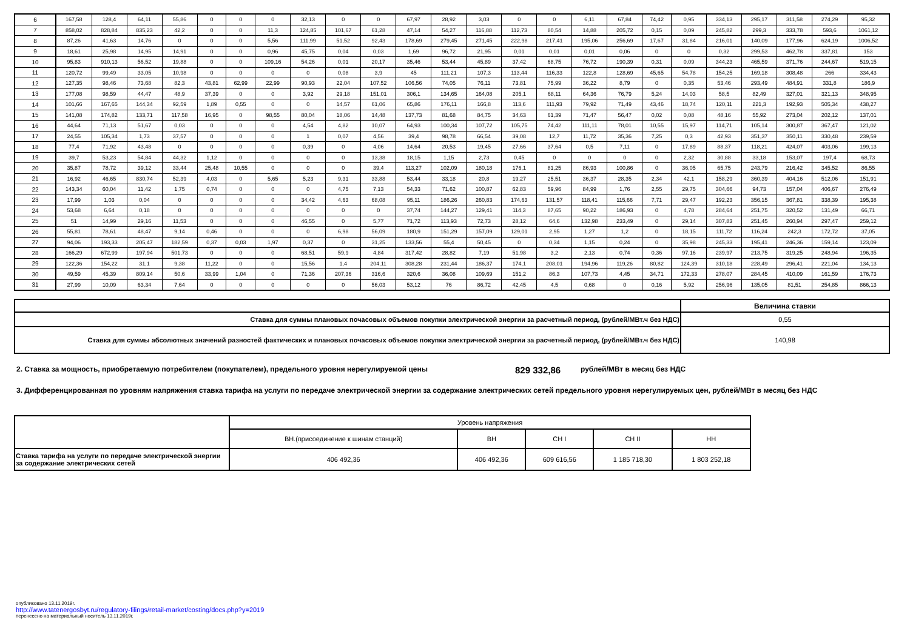| 6 | 167,58 | 128,4 | 64,11 | 55,86 | 0 | 0 | 0 | 32,13 | 0 | 0 | 67,97 | 28,92 | 3,03 | 0 | 0 | 6,11 | 67,84 | 74,42 | 0,95 | 334,13 | 295,17 | 311,58 | 274,29 | 95,32 |
| 7 | 858,02 | 828,84 | 835,23 | 42,2 | 0 | 0 | 11,3 | 124,85 | 101,67 | 61,28 | 47,14 | 54,27 | 116,88 | 112,73 | 80,54 | 14,88 | 205,72 | 0,15 | 0,09 | 245,82 | 299,3 | 333,78 | 593,6 | 1061,12 |
| 8 | 87,26 | 41,63 | 14,76 | 0 | 0 | 0 | 5,56 | 111,99 | 51,52 | 92,43 | 178,69 | 279,45 | 271,45 | 222,98 | 217,41 | 195,06 | 256,69 | 17,67 | 31,84 | 216,01 | 140,09 | 177,96 | 624,19 | 1006,52 |
| 9 | 18,61 | 25,98 | 14,95 | 14,91 | 0 | 0 | 0,96 | 45,75 | 0,04 | 0,03 | 1,69 | 96,72 | 21,95 | 0,01 | 0,01 | 0,01 | 0,06 | 0 | 0 | 0,32 | 299,53 | 462,78 | 337,81 | 153 |
| 10 | 95,83 | 910,13 | 56,52 | 19,88 | 0 | 0 | 109,16 | 54,26 | 0,01 | 20,17 | 35,46 | 53,44 | 45,89 | 37,42 | 68,75 | 76,72 | 190,39 | 0,31 | 0,09 | 344,23 | 465,59 | 371,76 | 244,67 | 519,15 |
| 11 | 120,72 | 99,49 | 33,05 | 10,98 | 0 | 0 | 0 | 0 | 0,08 | 3,9 | 45 | 111,21 | 107,3 | 113,44 | 116,33 | 122,8 | 128,69 | 45,65 | 54,78 | 154,25 | 169,18 | 308,48 | 266 | 334,43 |
| 12 | 127,35 | 98,46 | 73,68 | 82,3 | 43,81 | 62,99 | 22,99 | 90,93 | 22,04 | 107,52 | 106,56 | 74,05 | 76,11 | 73,81 | 75,99 | 36,22 | 8,79 | 0 | 0,35 | 53,46 | 293,49 | 484,91 | 331,8 | 186,9 |
| 13 | 177,08 | 98,59 | 44,47 | 48,9 | 37,39 | 0 | 0 | 3,92 | 29,18 | 151,01 | 306,1 | 134,65 | 164,08 | 205,1 | 68,11 | 64,36 | 76,79 | 5,24 | 14,03 | 58,5 | 82,49 | 327,01 | 321,13 | 348,95 |
| 14 | 101,66 | 167,65 | 144,34 | 92,59 | 1,89 | 0,55 | 0 | 0 | 14,57 | 61,06 | 65,86 | 176,11 | 166,8 | 113,6 | 111,93 | 79,92 | 71,49 | 43,46 | 18,74 | 120,11 | 221,3 | 192,93 | 505,34 | 438,27 |
| 15 | 141,08 | 174,82 | 133,71 | 117,58 | 16,95 | 0 | 98,55 | 80,04 | 18,06 | 14,48 | 137,73 | 81,68 | 84,75 | 34,63 | 61,39 | 71,47 | 56,47 | 0,02 | 0,08 | 48,16 | 55,92 | 273,04 | 202,12 | 137,01 |
| 16 | 44,64 | 71,13 | 51,67 | 0,03 | 0 | 0 | 0 | 4,54 | 4,82 | 10,07 | 64,93 | 100,34 | 107,72 | 105,75 | 74,42 | 111,11 | 78,01 | 10,55 | 15,97 | 114,71 | 105,14 | 300,87 | 367,47 | 121,02 |
| 17 | 24,55 | 105,34 | 1,73 | 37,57 | 0 | 0 | 0 | 1 | 0,07 | 4,56 | 39,4 | 98,78 | 66,54 | 39,08 | 12,7 | 11,72 | 35,36 | 7,25 | 0,3 | 42,93 | 351,37 | 350,11 | 330,48 | 239,59 |
| 18 | 77,4 | 71,92 | 43,48 | 0 | 0 | 0 | 0 | 0,39 | 0 | 4,06 | 14,64 | 20,53 | 19,45 | 27,66 | 37,64 | 0,5 | 7,11 | 0 | 17,89 | 88,37 | 118,21 | 424,07 | 403,06 | 199,13 |
| 19 | 39,7 | 53,23 | 54,84 | 44,32 | 1,12 | 0 | 0 | 0 | 0 | 13,38 | 18,15 | 1,15 | 2,73 | 0,45 | 0 | 0 | 0 | 0 | 2,32 | 30,88 | 33,18 | 153,07 | 197,4 | 68,73 |
| 20 | 35,87 | 78,72 | 39,12 | 33,44 | 25,48 | 10,55 | 0 | 0 | 0 | 39,4 | 113,27 | 102,09 | 180,18 | 176,1 | 81,25 | 86,93 | 100,86 | 0 | 36,05 | 65,75 | 243,79 | 216,42 | 345,52 | 86,55 |
| 21 | 16,92 | 46,65 | 830,74 | 52,39 | 4,03 | 0 | 5,65 | 5,23 | 9,31 | 33,88 | 53,44 | 33,18 | 20,8 | 19,27 | 25,51 | 36,37 | 28,35 | 2,34 | 42,1 | 158,29 | 360,39 | 404,16 | 512,06 | 151,91 |
| 22 | 143,34 | 60,04 | 11,42 | 1,75 | 0,74 | 0 | 0 | 0 | 4,75 | 7,13 | 54,33 | 71,62 | 100,87 | 62,83 | 59,96 | 84,99 | 1,76 | 2,55 | 29,75 | 304,66 | 94,73 | 157,04 | 406,67 | 276,49 |
| 23 | 17,99 | 1,03 | 0,04 | 0 | 0 | 0 | 0 | 34,42 | 4,63 | 68,08 | 95,11 | 186,26 | 260,83 | 174,63 | 131,57 | 118,41 | 115,66 | 7,71 | 29,47 | 192,23 | 356,15 | 367,81 | 338,39 | 195,38 |
| 24 | 53,68 | 6,64 | 0,18 | 0 | 0 | 0 | 0 | 0 | 0 | 0 | 37,74 | 144,27 | 129,41 | 114,3 | 87,65 | 90,22 | 186,93 | 0 | 4,78 | 284,64 | 251,75 | 320,52 | 131,49 | 66,71 |
| 25 | 51 | 14,99 | 29,16 | 11,53 | 0 | 0 | 0 | 46,55 | 0 | 5,77 | 71,72 | 113,93 | 72,73 | 28,12 | 64,6 | 132,98 | 233,49 | 0 | 29,14 | 307,83 | 251,45 | 260,94 | 297,47 | 259,12 |
| 26 | 55,81 | 78,61 | 48,47 | 9,14 | 0,46 | 0 | 0 | 0 | 6,98 | 56,09 | 180,9 | 151,29 | 157,09 | 129,01 | 2,95 | 1,27 | 1,2 | 0 | 18,15 | 111,72 | 116,24 | 242,3 | 172,72 | 37,05 |
| 27 | 94,06 | 193,33 | 205,47 | 182,59 | 0,37 | 0,03 | 1,97 | 0,37 | 0 | 31,25 | 133,56 | 55,4 | 50,45 | 0 | 0,34 | 1,15 | 0,24 | 0 | 35,98 | 245,33 | 195,41 | 246,36 | 159,14 | 123,09 |
| 28 | 166,29 | 672,99 | 197,94 | 501,73 | 0 | 0 | 0 | 68,51 | 59,9 | 4,84 | 317,42 | 28,82 | 7,19 | 51,98 | 3,2 | 2,13 | 0,74 | 0,36 | 97,16 | 239,97 | 213,75 | 319,25 | 248,94 | 196,35 |
| 29 | 122,36 | 154,22 | 31,1 | 9,38 | 11,22 | 0 | 0 | 15,56 | 1,4 | 204,11 | 308,28 | 231,44 | 186,37 | 174,1 | 208,01 | 194,96 | 119,26 | 80,82 | 124,39 | 310,18 | 228,49 | 296,41 | 221,04 | 134,13 |
| 30 | 49,59 | 45,39 | 809,14 | 50,6 | 33,99 | 1,04 | 0 | 71,36 | 207,36 | 316,6 | 320,6 | 36,08 | 109,69 | 151,2 | 86,3 | 107,73 | 4,45 | 34,71 | 172,33 | 278,07 | 284,45 | 410,09 | 161,59 | 176,73 |
| 31 | 27,99 | 10,09 | 63,34 | 7,64 | 0 | 0 | 0 | 0 | 0 | 56,03 | 53,12 | 76 | 86,72 | 42,45 | 4,5 | 0,68 | 0 | 0,16 | 5,92 | 256,96 | 135,05 | 81,51 | 254,85 | 866,13 |
| | Величина ставки |
| Ставка для суммы плановых почасовых объемов покупки электрической энергии за расчетный период, (рублей/МВт.ч без НДС) | 0,55 |
| Ставка для суммы абсолютных значений разностей фактических и плановых почасовых объемов покупки электрической энергии за расчетный период, (рублей/МВт.ч без НДС) | 140,98 |
2. Ставка за мощность, приобретаемую потребителем (покупателем), предельного уровня нерегулируемой цены 829 332,86 рублей/МВт в месяц без НДС
3. Дифференцированная по уровням напряжения ставка тарифа на услуги по передаче электрической энергии за содержание электрических сетей предельного уровня нерегулируемых цен, рублей/МВт в месяц без НДС
| | Уровень напряжения | | | | |
| | ВН.(присоединение к шинам станций) | ВН | СН I | СН II | НН |
| Ставка тарифа на услуги по передаче электрической энергии за содержание электрических сетей | 406 492,36 | 406 492,36 | 609 616,56 | 1 185 718,30 | 1 803 252,18 |
опубликовано 13.11.2019г.
http://www.tatenergosbyt.ru/regulatory-filings/retail-market/costing/docs.php?y=2019
перенесено на материальный носитель 13.11.2019г.